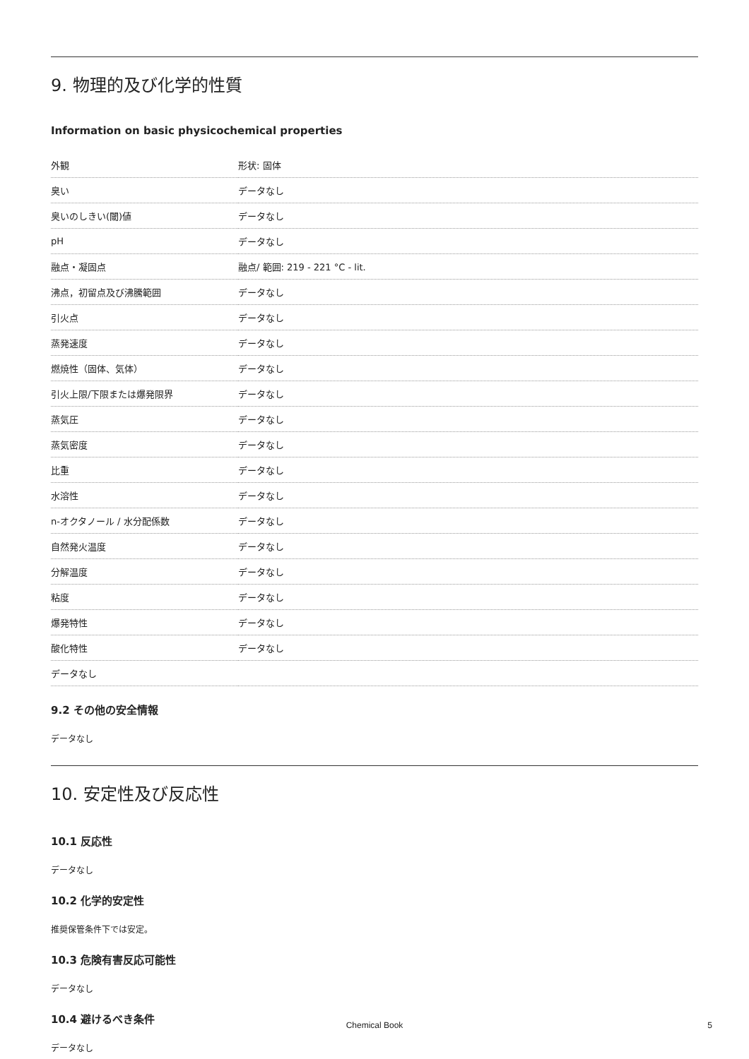9. 物理的及び化学的性質
Information on basic physicochemical properties
| 外観 | 形状: 固体 |
| 臭い | データなし |
| 臭いのしきい(閾)値 | データなし |
| pH | データなし |
| 融点・凝固点 | 融点/ 範囲: 219 - 221 °C - lit. |
| 沸点，初留点及び沸騰範囲 | データなし |
| 引火点 | データなし |
| 蒸発速度 | データなし |
| 燃焼性（固体、気体） | データなし |
| 引火上限/下限または爆発限界 | データなし |
| 蒸気圧 | データなし |
| 蒸気密度 | データなし |
| 比重 | データなし |
| 水溶性 | データなし |
| n-オクタノール / 水分配係数 | データなし |
| 自然発火温度 | データなし |
| 分解温度 | データなし |
| 粘度 | データなし |
| 爆発特性 | データなし |
| 酸化特性 | データなし |
| データなし | |
9.2 その他の安全情報
データなし
10. 安定性及び反応性
10.1 反応性
データなし
10.2 化学的安定性
推奨保管条件下では安定。
10.3 危険有害反応可能性
データなし
10.4 避けるべき条件
データなし
Chemical Book 5